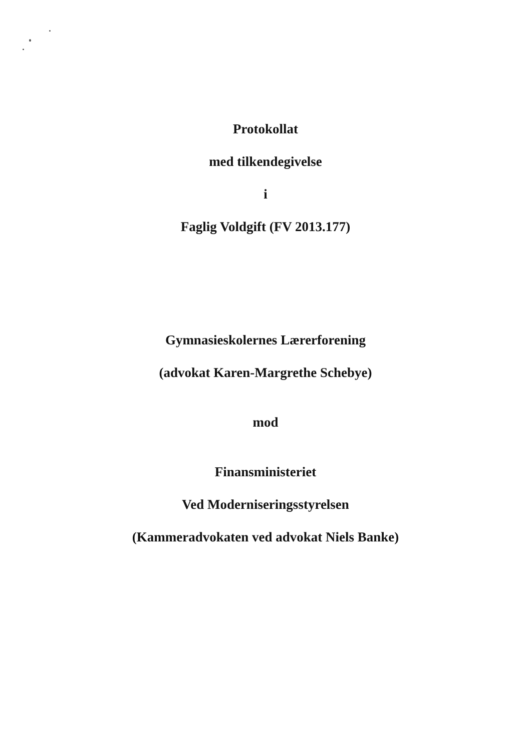Protokollat
med tilkendegivelse
i
Faglig Voldgift (FV 2013.177)
Gymnasieskolernes Lærerforening
(advokat Karen-Margrethe Schebye)
mod
Finansministeriet
Ved Moderniseringsstyrelsen
(Kammeradvokaten ved advokat Niels Banke)